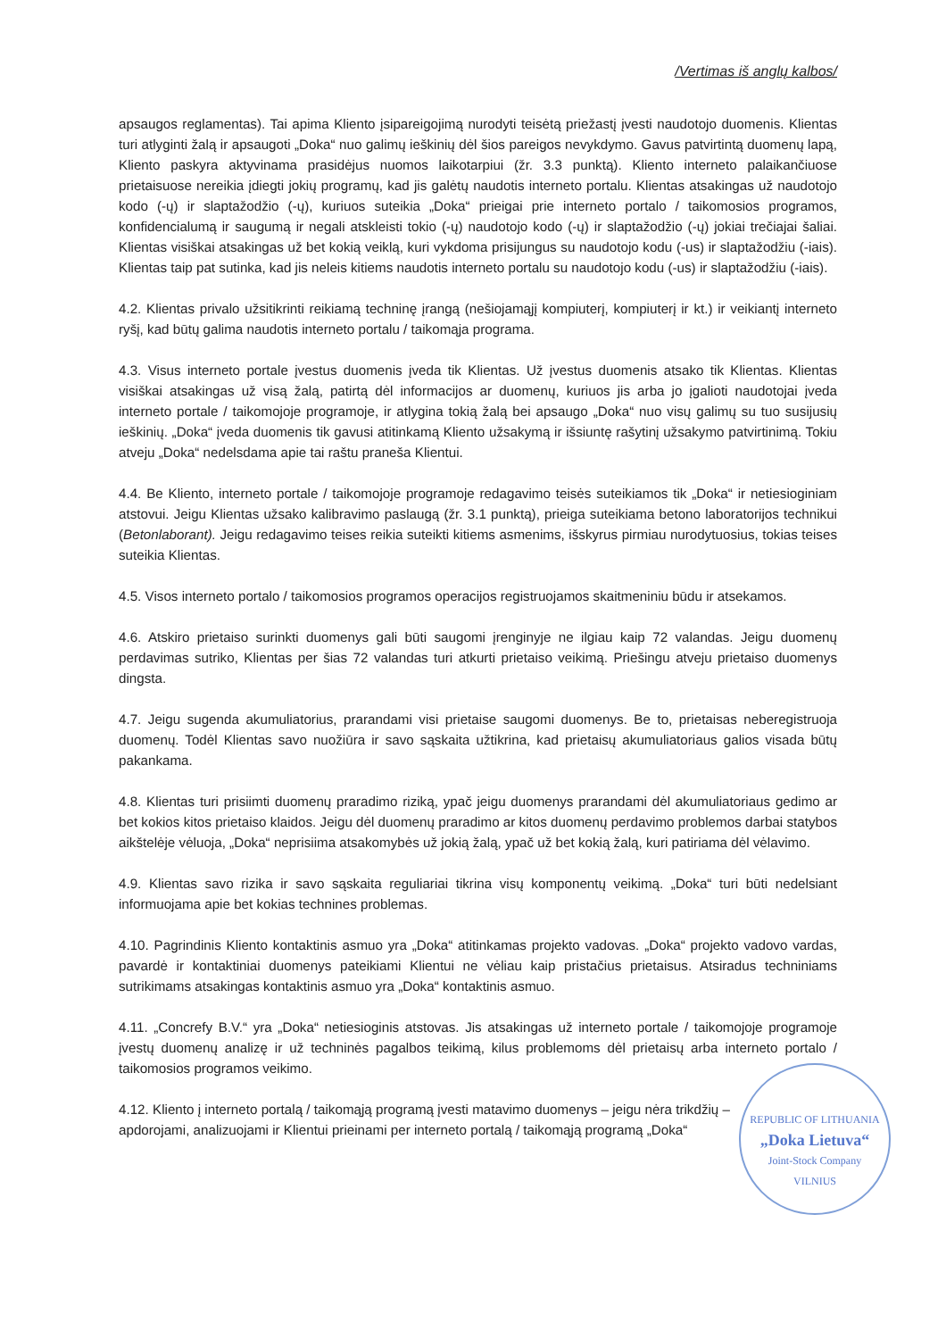/Vertimas iš anglų kalbos/
apsaugos reglamentas). Tai apima Kliento įsipareigojimą nurodyti teisėtą priežastį įvesti naudotojo duomenis. Klientas turi atlyginti žalą ir apsaugoti „Doka“ nuo galimų ieškinių dėl šios pareigos nevykdymo. Gavus patvirtintą duomenų lapą, Kliento paskyra aktyvinama prasidėjus nuomos laikotarpiui (žr. 3.3 punktą). Kliento interneto palaikančiuose prietaisuose nereikia įdiegti jokių programų, kad jis galėtų naudotis interneto portalu. Klientas atsakingas už naudotojo kodo (-ų) ir slaptažodžio (-ų), kuriuos suteikia „Doka“ prieigai prie interneto portalo / taikomosios programos, konfidencialumą ir saugumą ir negali atskleisti tokio (-ų) naudotojo kodo (-ų) ir slaptažodžio (-ų) jokiai trečiajai šaliai. Klientas visiškai atsakingas už bet kokią veiklą, kuri vykdoma prisijungus su naudotojo kodu (-us) ir slaptažodžiu (-iais). Klientas taip pat sutinka, kad jis neleis kitiems naudotis interneto portalu su naudotojo kodu (-us) ir slaptažodžiu (-iais).
4.2. Klientas privalo užsitikrinti reikiamą techninę įrangą (nešiojamąjį kompiuterį, kompiuterį ir kt.) ir veikiantį interneto ryšį, kad būtų galima naudotis interneto portalu / taikomąja programa.
4.3. Visus interneto portale įvestus duomenis įveda tik Klientas. Už įvestus duomenis atsako tik Klientas. Klientas visiškai atsakingas už visą žalą, patirtą dėl informacijos ar duomenų, kuriuos jis arba jo įgalioti naudotojai įveda interneto portale / taikomojoje programoje, ir atlygina tokią žalą bei apsaugo „Doka“ nuo visų galimų su tuo susijusių ieškinių. „Doka“ įveda duomenis tik gavusi atitinkamą Kliento užsakymą ir išsiuntę rašytinį užsakymo patvirtinimą. Tokiu atveju „Doka“ nedelsdama apie tai raštu praneša Klientui.
4.4. Be Kliento, interneto portale / taikomojoje programoje redagavimo teisės suteikiamos tik „Doka“ ir netiesioginiam atstovui. Jeigu Klientas užsako kalibravimo paslaugą (žr. 3.1 punktą), prieiga suteikiama betono laboratorijos technikui (Betonlaborant). Jeigu redagavimo teises reikia suteikti kitiems asmenims, išskyrus pirmiau nurodytuosius, tokias teises suteikia Klientas.
4.5. Visos interneto portalo / taikomosios programos operacijos registruojamos skaitmeniniu būdu ir atsekamos.
4.6. Atskiro prietaiso surinkti duomenys gali būti saugomi įrenginyje ne ilgiau kaip 72 valandas. Jeigu duomenų perdavimas sutriko, Klientas per šias 72 valandas turi atkurti prietaiso veikimą. Priešingu atveju prietaiso duomenys dingsta.
4.7. Jeigu sugenda akumuliatorius, prarandami visi prietaise saugomi duomenys. Be to, prietaisas neberegistruoja duomenų. Todėl Klientas savo nuožiūra ir savo sąskaita užtikrina, kad prietaisų akumuliatoriaus galios visada būtų pakankama.
4.8. Klientas turi prisiimti duomenų praradimo riziką, ypač jeigu duomenys prarandami dėl akumuliatoriaus gedimo ar bet kokios kitos prietaiso klaidos. Jeigu dėl duomenų praradimo ar kitos duomenų perdavimo problemos darbai statybos aikštelėje vėluoja, „Doka“ neprisiima atsakomybės už jokią žalą, ypač už bet kokią žalą, kuri patiriama dėl vėlavimo.
4.9. Klientas savo rizika ir savo sąskaita reguliariai tikrina visų komponentų veikimą. „Doka“ turi būti nedelsiant informuojama apie bet kokias technines problemas.
4.10. Pagrindinis Kliento kontaktinis asmuo yra „Doka“ atitinkamas projekto vadovas. „Doka“ projekto vadovo vardas, pavardė ir kontaktiniai duomenys pateikiami Klientui ne vėliau kaip pristačius prietaisus. Atsiradus techniniams sutrikimams atsakingas kontaktinis asmuo yra „Doka“ kontaktinis asmuo.
4.11. „Concrefy B.V.“ yra „Doka“ netiesioginis atstovas. Jis atsakingas už interneto portale / taikomojoje programoje įvestų duomenų analizę ir už techninės pagalbos teikimą, kilus problemoms dėl prietaisų arba interneto portalo / taikomosios programos veikimo.
REPUBLIC OF LITHUANIA
„Doka Lietuva“Joint-Stock Company
VILNIUS
4.12. Kliento į interneto portalą / taikomąją programą įvesti matavimo duomenys – jeigu nėra trikdžių – apdorojami, analizuojami ir Klientui prieinami per interneto portalą / taikomąją programą „Doka“